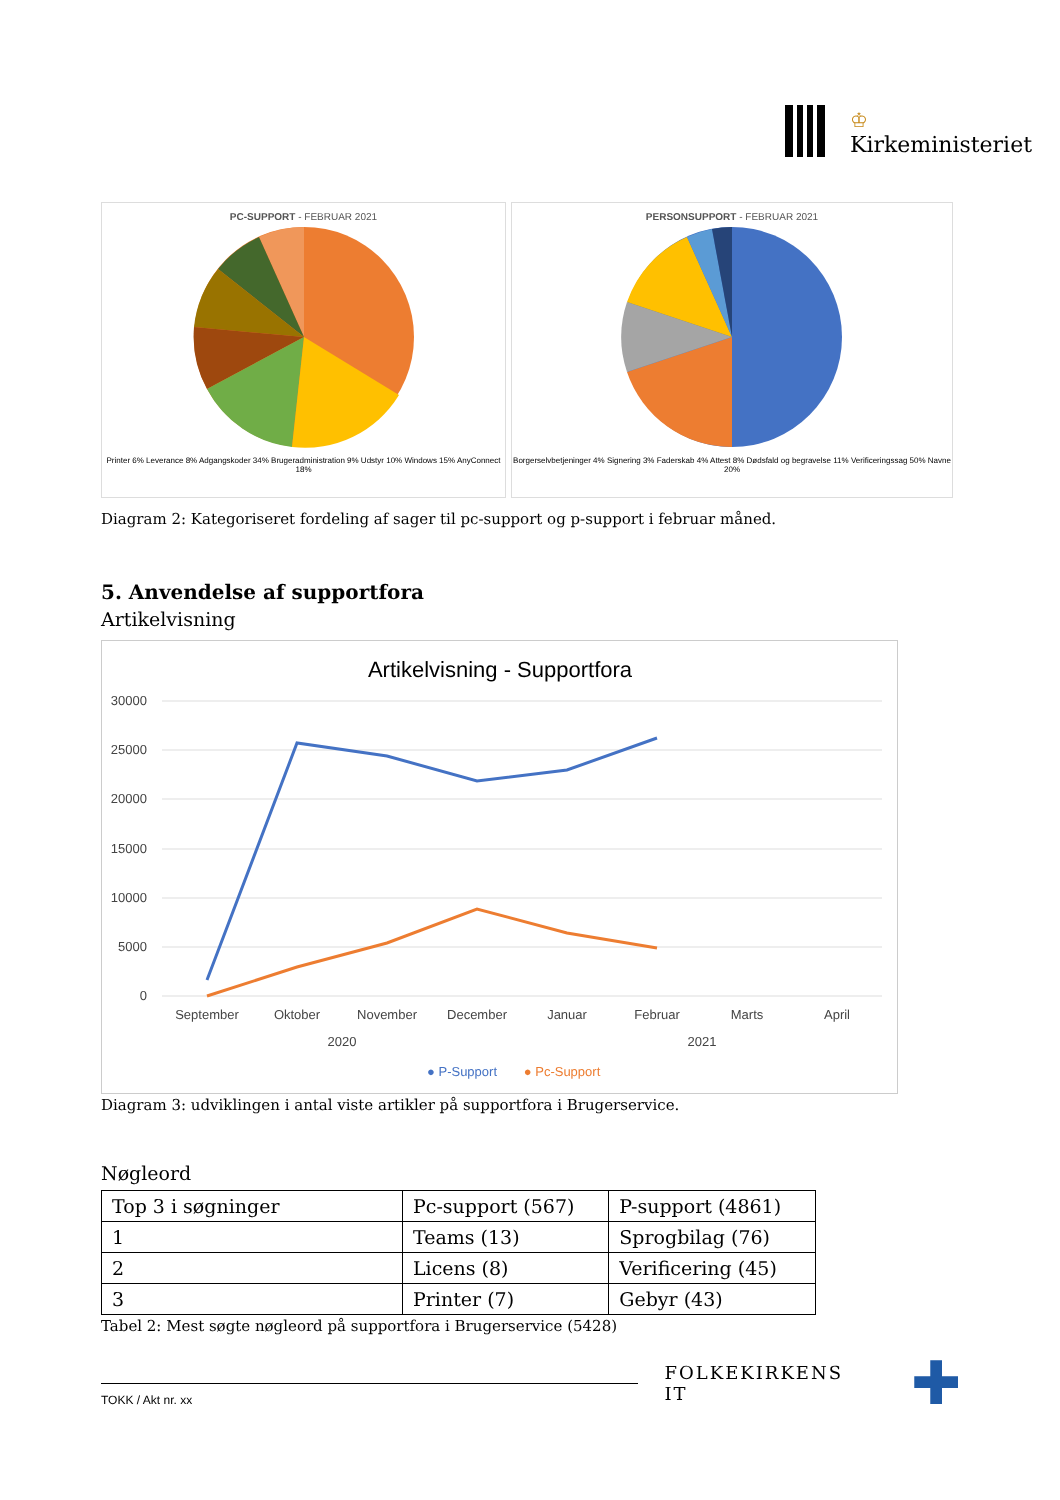♔
Kirkeministeriet
PC-SUPPORT - FEBRUAR 2021
Printer 6% Leverance 8% Adgangskoder 34% Brugeradministration 9% Udstyr 10% Windows 15% AnyConnect 18%
PERSONSUPPORT - FEBRUAR 2021
Borgerselvbetjeninger 4% Signering 3% Faderskab 4% Attest 8% Dødsfald og begravelse 11% Verificeringssag 50% Navne 20%
Diagram 2: Kategoriseret fordeling af sager til pc-support og p-support i februar måned.
5. Anvendelse af supportfora
Artikelvisning
Artikelvisning - Supportfora
30000
25000
20000
15000
10000
5000
0
September
Oktober
November
December
Januar
Februar
Marts
April
2020
2021
● P-Support
● Pc-Support
Diagram 3: udviklingen i antal viste artikler på supportfora i Brugerservice.
Nøgleord
| Top 3 i søgninger | Pc-support (567) | P-support (4861) |
| 1 | Teams (13) | Sprogbilag (76) |
| 2 | Licens (8) | Verificering (45) |
| 3 | Printer (7) | Gebyr (43) |
Tabel 2: Mest søgte nøgleord på supportfora i Brugerservice (5428)
FOLKEKIRKENS IT
✚
TOKK / Akt nr. xx